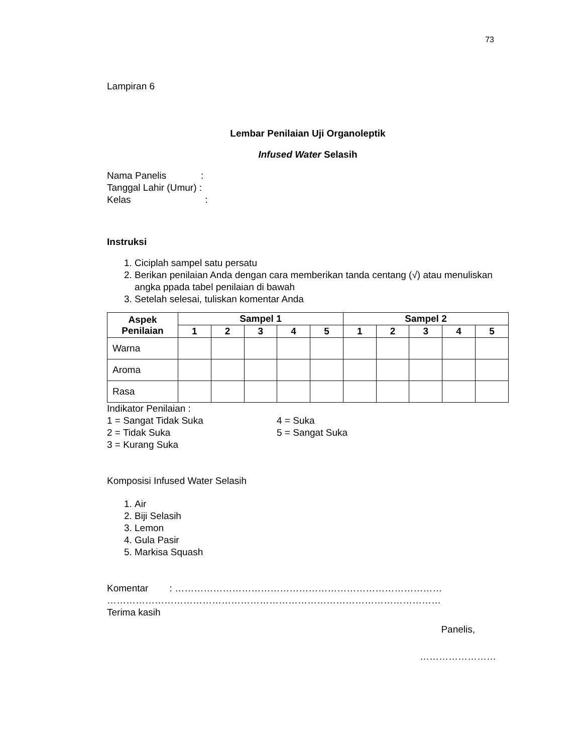73
Lampiran 6
Lembar Penilaian Uji Organoleptik
Infused Water Selasih
Nama Panelis :
Tanggal Lahir (Umur) :
Kelas :
Instruksi
1. Ciciplah sampel satu persatu
2. Berikan penilaian Anda dengan cara memberikan tanda centang (√) atau menuliskan angka ppada tabel penilaian di bawah
3. Setelah selesai, tuliskan komentar Anda
| Aspek Penilaian | Sampel 1 | | | | | Sampel 2 | | | | |
| --- | --- | --- | --- | --- | --- | --- | --- | --- | --- | --- |
| | 1 | 2 | 3 | 4 | 5 | 1 | 2 | 3 | 4 | 5 |
| Warna | | | | | | | | | | |
| Aroma | | | | | | | | | | |
| Rasa | | | | | | | | | | |
Indikator Penilaian :
1 = Sangat Tidak Suka 4 = Suka
2 = Tidak Suka 5 = Sangat Suka
3 = Kurang Suka
Komposisi Infused Water Selasih
1. Air
2. Biji Selasih
3. Lemon
4. Gula Pasir
5. Markisa Squash
Komentar : …………………………………………………………………………
……………………………………………………………………………………………
Terima kasih
Panelis,
……………………